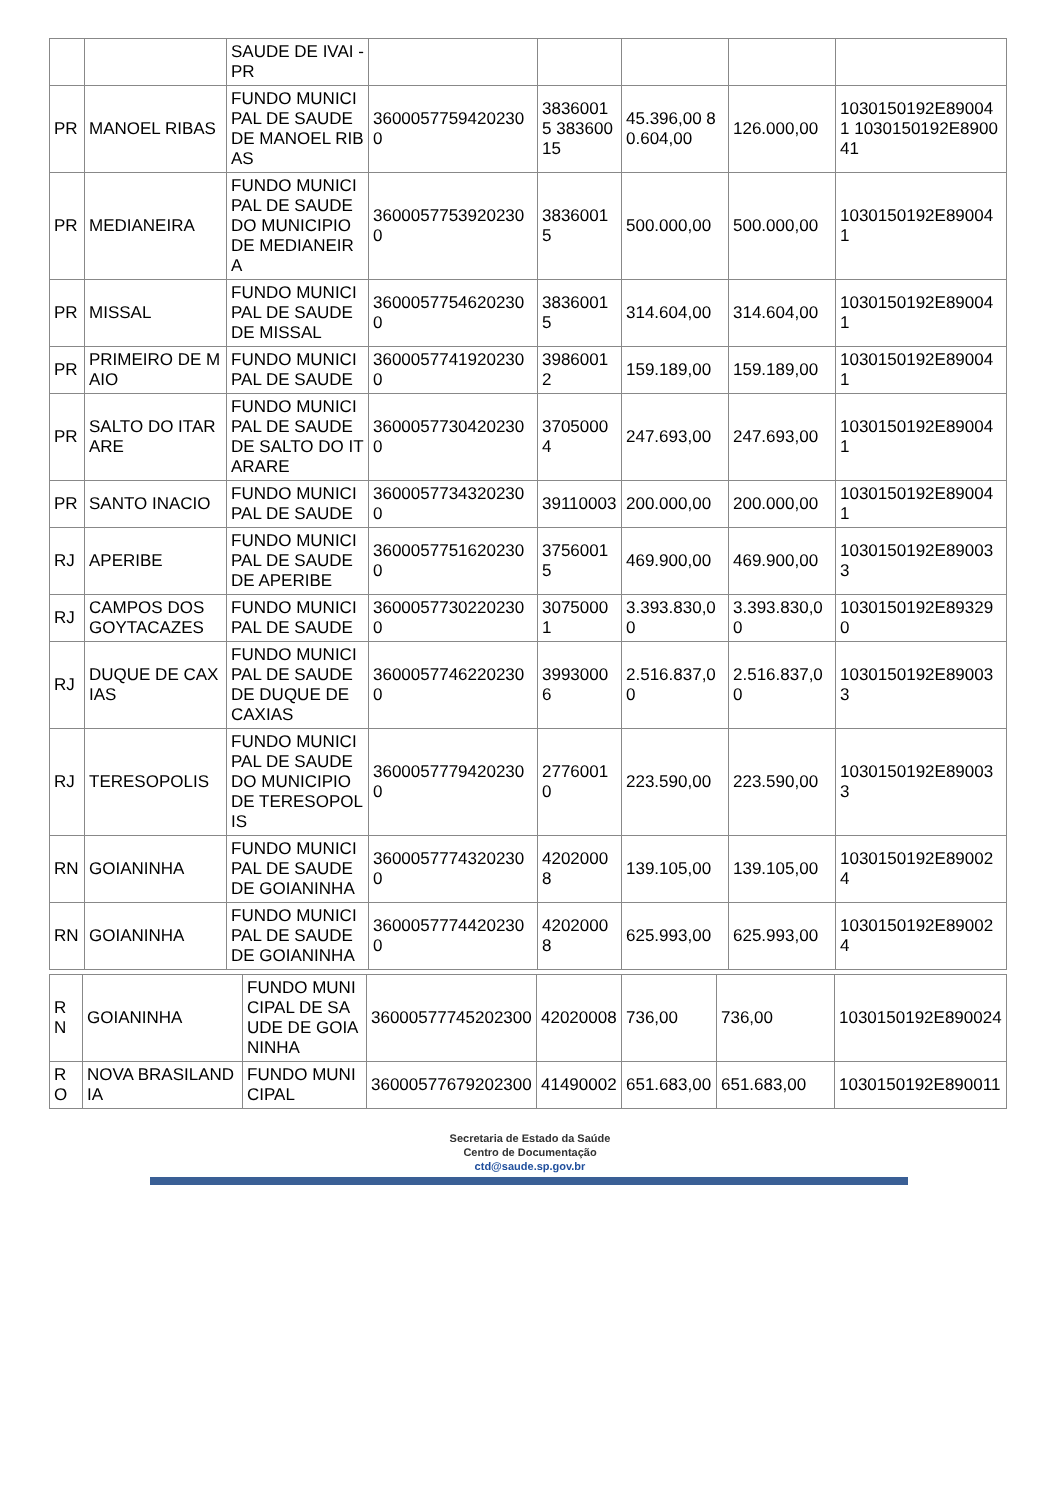| | | SAUDE DE IVAI - PR | | | | | |
| PR | MANOEL RIBAS | FUNDO MUNICIPAL DE SAUDE DE MANOEL RIBAS | 36000577594202300 | 38360015 38360015 | 45.396,00 80.604,00 | 126.000,00 | 1030150192E890041 1030150192E890041 |
| PR | MEDIANEIRA | FUNDO MUNICIPAL DE SAUDE DO MUNICIPIO DE MEDIANEIRA | 36000577539202300 | 38360015 | 500.000,00 | 500.000,00 | 1030150192E890041 |
| PR | MISSAL | FUNDO MUNICIPAL DE SAUDE DE MISSAL | 36000577546202300 | 38360015 | 314.604,00 | 314.604,00 | 1030150192E890041 |
| PR | PRIMEIRO DE MAIO | FUNDO MUNICIPAL DE SAUDE | 36000577419202300 | 39860012 | 159.189,00 | 159.189,00 | 1030150192E890041 |
| PR | SALTO DO ITARARE | FUNDO MUNICIPAL DE SAUDE DE SALTO DO ITARARE | 36000577304202300 | 37050004 | 247.693,00 | 247.693,00 | 1030150192E890041 |
| PR | SANTO INACIO | FUNDO MUNICIPAL DE SAUDE | 36000577343202300 | 39110003 | 200.000,00 | 200.000,00 | 1030150192E890041 |
| RJ | APERIBE | FUNDO MUNICIPAL DE SAUDE DE APERIBE | 36000577516202300 | 37560015 | 469.900,00 | 469.900,00 | 1030150192E890033 |
| RJ | CAMPOS DOS GOYTACAZES | FUNDO MUNICIPAL DE SAUDE | 36000577302202300 | 30750001 | 3.393.830,00 | 3.393.830,00 | 1030150192E893290 |
| RJ | DUQUE DE CAXIAS | FUNDO MUNICIPAL DE SAUDE DE DUQUE DE CAXIAS | 36000577462202300 | 39930006 | 2.516.837,00 | 2.516.837,00 | 1030150192E890033 |
| RJ | TERESOPOLIS | FUNDO MUNICIPAL DE SAUDE DO MUNICIPIO DE TERESOPOLIS | 36000577794202300 | 27760010 | 223.590,00 | 223.590,00 | 1030150192E890033 |
| RN | GOIANINHA | FUNDO MUNICIPAL DE SAUDE DE GOIANINHA | 36000577743202300 | 42020008 | 139.105,00 | 139.105,00 | 1030150192E890024 |
| RN | GOIANINHA | FUNDO MUNICIPAL DE SAUDE DE GOIANINHA | 36000577744202300 | 42020008 | 625.993,00 | 625.993,00 | 1030150192E890024 |
| RN | GOIANINHA | FUNDO MUNICIPAL DE SAUDE DE GOIANINHA | 36000577745202300 | 42020008 | 736,00 | 736,00 | 1030150192E890024 |
| RO | NOVA BRASILANDIA | FUNDO MUNICIPAL | 36000577679202300 | 41490002 | 651.683,00 | 651.683,00 | 1030150192E890011 |
Secretaria de Estado da Saúde
Centro de Documentação
ctd@saude.sp.gov.br